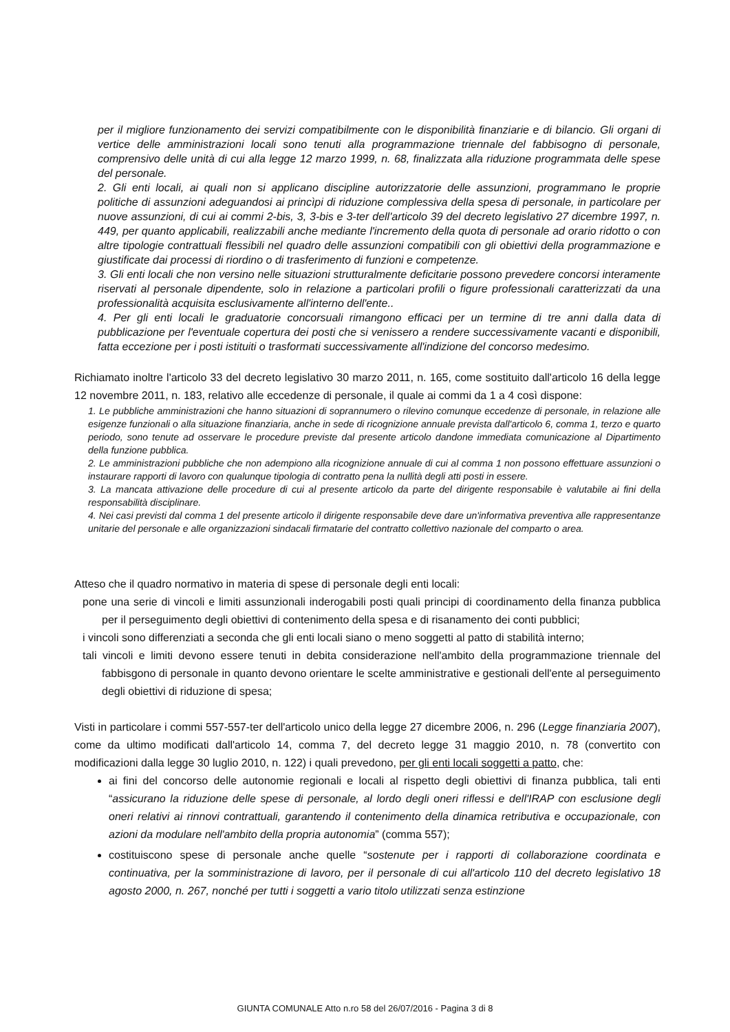per il migliore funzionamento dei servizi compatibilmente con le disponibilità finanziarie e di bilancio. Gli organi di vertice delle amministrazioni locali sono tenuti alla programmazione triennale del fabbisogno di personale, comprensivo delle unità di cui alla legge 12 marzo 1999, n. 68, finalizzata alla riduzione programmata delle spese del personale.
2. Gli enti locali, ai quali non si applicano discipline autorizzatorie delle assunzioni, programmano le proprie politiche di assunzioni adeguandosi ai princìpi di riduzione complessiva della spesa di personale, in particolare per nuove assunzioni, di cui ai commi 2-bis, 3, 3-bis e 3-ter dell'articolo 39 del decreto legislativo 27 dicembre 1997, n. 449, per quanto applicabili, realizzabili anche mediante l'incremento della quota di personale ad orario ridotto o con altre tipologie contrattuali flessibili nel quadro delle assunzioni compatibili con gli obiettivi della programmazione e giustificate dai processi di riordino o di trasferimento di funzioni e competenze.
3. Gli enti locali che non versino nelle situazioni strutturalmente deficitarie possono prevedere concorsi interamente riservati al personale dipendente, solo in relazione a particolari profili o figure professionali caratterizzati da una professionalità acquisita esclusivamente all'interno dell'ente..
4. Per gli enti locali le graduatorie concorsuali rimangono efficaci per un termine di tre anni dalla data di pubblicazione per l'eventuale copertura dei posti che si venissero a rendere successivamente vacanti e disponibili, fatta eccezione per i posti istituiti o trasformati successivamente all'indizione del concorso medesimo.
Richiamato inoltre l'articolo 33 del decreto legislativo 30 marzo 2011, n. 165, come sostituito dall'articolo 16 della legge 12 novembre 2011, n. 183, relativo alle eccedenze di personale, il quale ai commi da 1 a 4 così dispone:
1. Le pubbliche amministrazioni che hanno situazioni di soprannumero o rilevino comunque eccedenze di personale, in relazione alle esigenze funzionali o alla situazione finanziaria, anche in sede di ricognizione annuale prevista dall'articolo 6, comma 1, terzo e quarto periodo, sono tenute ad osservare le procedure previste dal presente articolo dandone immediata comunicazione al Dipartimento della funzione pubblica.
2. Le amministrazioni pubbliche che non adempiono alla ricognizione annuale di cui al comma 1 non possono effettuare assunzioni o instaurare rapporti di lavoro con qualunque tipologia di contratto pena la nullità degli atti posti in essere.
3. La mancata attivazione delle procedure di cui al presente articolo da parte del dirigente responsabile è valutabile ai fini della responsabilità disciplinare.
4. Nei casi previsti dal comma 1 del presente articolo il dirigente responsabile deve dare un'informativa preventiva alle rappresentanze unitarie del personale e alle organizzazioni sindacali firmatarie del contratto collettivo nazionale del comparto o area.
Atteso che il quadro normativo in materia di spese di personale degli enti locali:
pone una serie di vincoli e limiti assunzionali inderogabili posti quali principi di coordinamento della finanza pubblica per il perseguimento degli obiettivi di contenimento della spesa e di risanamento dei conti pubblici;
i vincoli sono differenziati a seconda che gli enti locali siano o meno soggetti al patto di stabilità interno;
tali vincoli e limiti devono essere tenuti in debita considerazione nell'ambito della programmazione triennale del fabbisgono di personale in quanto devono orientare le scelte amministrative e gestionali dell'ente al perseguimento degli obiettivi di riduzione di spesa;
Visti in particolare i commi 557-557-ter dell'articolo unico della legge 27 dicembre 2006, n. 296 (Legge finanziaria 2007), come da ultimo modificati dall'articolo 14, comma 7, del decreto legge 31 maggio 2010, n. 78 (convertito con modificazioni dalla legge 30 luglio 2010, n. 122) i quali prevedono, per gli enti locali soggetti a patto, che:
ai fini del concorso delle autonomie regionali e locali al rispetto degli obiettivi di finanza pubblica, tali enti “assicurano la riduzione delle spese di personale, al lordo degli oneri riflessi e dell'IRAP con esclusione degli oneri relativi ai rinnovi contrattuali, garantendo il contenimento della dinamica retributiva e occupazionale, con azioni da modulare nell'ambito della propria autonomia” (comma 557);
costituiscono spese di personale anche quelle “sostenute per i rapporti di collaborazione coordinata e continuativa, per la somministrazione di lavoro, per il personale di cui all'articolo 110 del decreto legislativo 18 agosto 2000, n. 267, nonché per tutti i soggetti a vario titolo utilizzati senza estinzione
GIUNTA COMUNALE Atto n.ro 58 del 26/07/2016 - Pagina 3 di 8